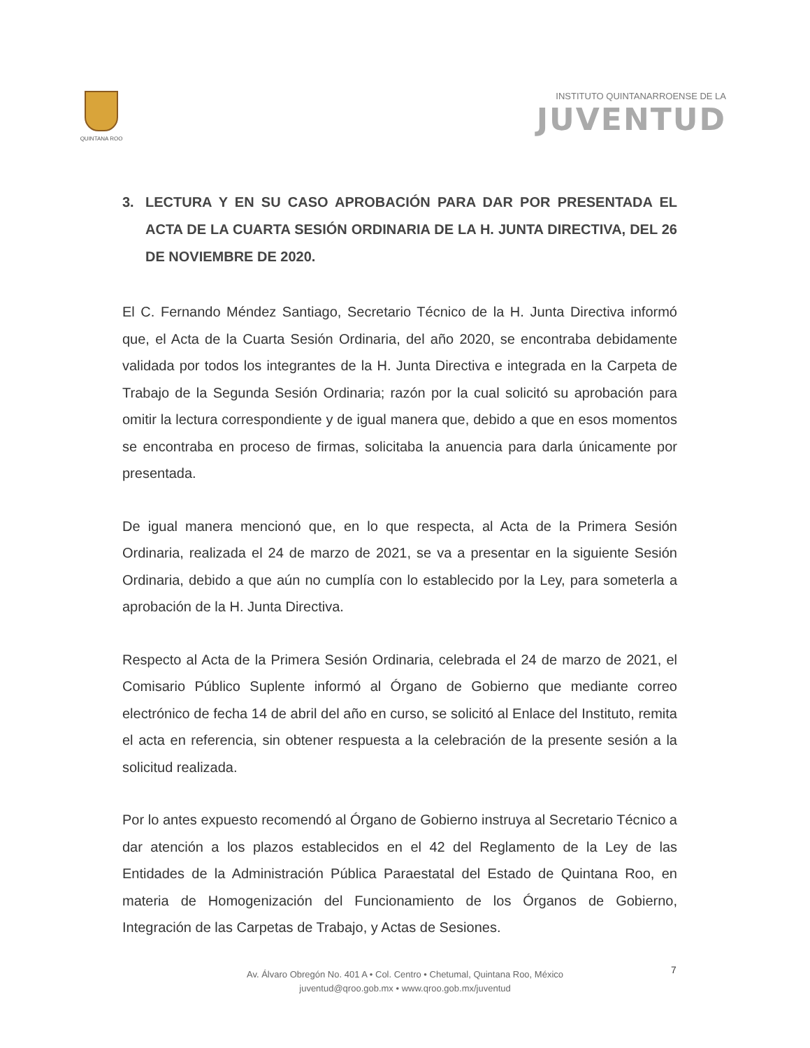QUINTANA ROO
INSTITUTO QUINTANARROENSE DE LA
JUVENTUD
3. LECTURA Y EN SU CASO APROBACIÓN PARA DAR POR PRESENTADA EL ACTA DE LA CUARTA SESIÓN ORDINARIA DE LA H. JUNTA DIRECTIVA, DEL 26 DE NOVIEMBRE DE 2020.
El C. Fernando Méndez Santiago, Secretario Técnico de la H. Junta Directiva informó que, el Acta de la Cuarta Sesión Ordinaria, del año 2020, se encontraba debidamente validada por todos los integrantes de la H. Junta Directiva e integrada en la Carpeta de Trabajo de la Segunda Sesión Ordinaria; razón por la cual solicitó su aprobación para omitir la lectura correspondiente y de igual manera que, debido a que en esos momentos se encontraba en proceso de firmas, solicitaba la anuencia para darla únicamente por presentada.
De igual manera mencionó que, en lo que respecta, al Acta de la Primera Sesión Ordinaria, realizada el 24 de marzo de 2021, se va a presentar en la siguiente Sesión Ordinaria, debido a que aún no cumplía con lo establecido por la Ley, para someterla a aprobación de la H. Junta Directiva.
Respecto al Acta de la Primera Sesión Ordinaria, celebrada el 24 de marzo de 2021, el Comisario Público Suplente informó al Órgano de Gobierno que mediante correo electrónico de fecha 14 de abril del año en curso, se solicitó al Enlace del Instituto, remita el acta en referencia, sin obtener respuesta a la celebración de la presente sesión a la solicitud realizada.
Por lo antes expuesto recomendó al Órgano de Gobierno instruya al Secretario Técnico a dar atención a los plazos establecidos en el 42 del Reglamento de la Ley de las Entidades de la Administración Pública Paraestatal del Estado de Quintana Roo, en materia de Homogenización del Funcionamiento de los Órganos de Gobierno, Integración de las Carpetas de Trabajo, y Actas de Sesiones.
7
Av. Álvaro Obregón No. 401 A • Col. Centro • Chetumal, Quintana Roo, México
juventud@qroo.gob.mx • www.qroo.gob.mx/juventud